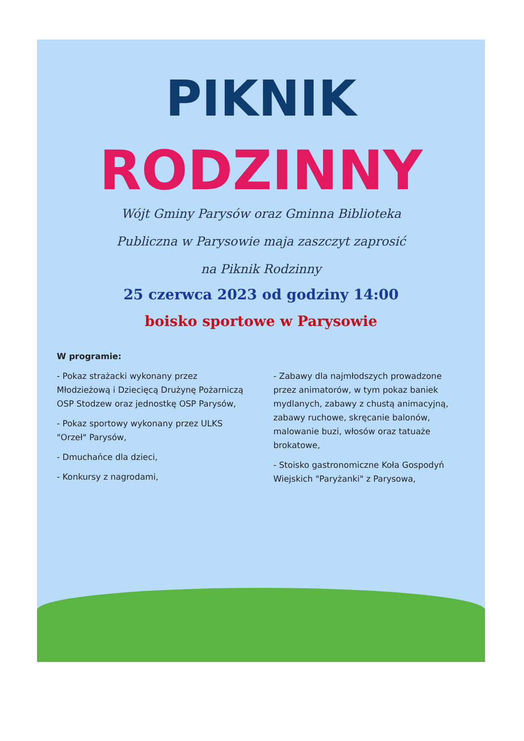PIKNIK
RODZINNY
Wójt Gminy Parysów oraz Gminna Biblioteka
Publiczna w Parysowie maja zaszczyt zaprosić
na Piknik Rodzinny
25 czerwca 2023 od godziny 14:00
boisko sportowe w Parysowie
W programie:
- Pokaz strażacki wykonany przez Młodzieżową i Dziecięcą Drużynę Pożarniczą OSP Stodzew oraz jednostkę OSP Parysów,
- Pokaz sportowy wykonany przez ULKS "Orzeł" Parysów,
- Dmuchańce dla dzieci,
- Konkursy z nagrodami,
- Zabawy dla najmłodszych prowadzone przez animatorów, w tym pokaz baniek mydlanych, zabawy z chustą animacyjną, zabawy ruchowe, skręcanie balonów, malowanie buzi, włosów oraz tatuaże brokatowe,
- Stoisko gastronomiczne Koła Gospodyń Wiejskich "Paryżanki" z Parysowa,